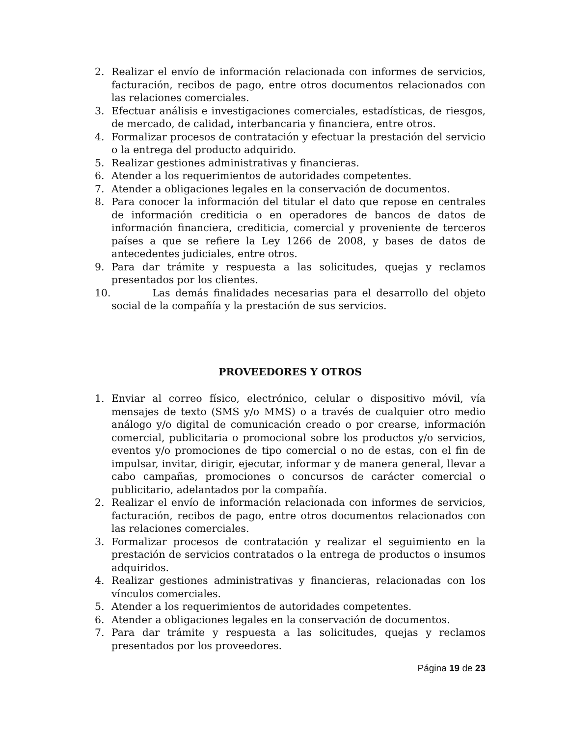2. Realizar el envío de información relacionada con informes de servicios, facturación, recibos de pago, entre otros documentos relacionados con las relaciones comerciales.
3. Efectuar análisis e investigaciones comerciales, estadísticas, de riesgos, de mercado, de calidad, interbancaria y financiera, entre otros.
4. Formalizar procesos de contratación y efectuar la prestación del servicio o la entrega del producto adquirido.
5. Realizar gestiones administrativas y financieras.
6. Atender a los requerimientos de autoridades competentes.
7. Atender a obligaciones legales en la conservación de documentos.
8. Para conocer la información del titular el dato que repose en centrales de información crediticia o en operadores de bancos de datos de información financiera, crediticia, comercial y proveniente de terceros países a que se refiere la Ley 1266 de 2008, y bases de datos de antecedentes judiciales, entre otros.
9. Para dar trámite y respuesta a las solicitudes, quejas y reclamos presentados por los clientes.
10. Las demás finalidades necesarias para el desarrollo del objeto social de la compañía y la prestación de sus servicios.
PROVEEDORES Y OTROS
1. Enviar al correo físico, electrónico, celular o dispositivo móvil, vía mensajes de texto (SMS y/o MMS) o a través de cualquier otro medio análogo y/o digital de comunicación creado o por crearse, información comercial, publicitaria o promocional sobre los productos y/o servicios, eventos y/o promociones de tipo comercial o no de estas, con el fin de impulsar, invitar, dirigir, ejecutar, informar y de manera general, llevar a cabo campañas, promociones o concursos de carácter comercial o publicitario, adelantados por la compañía.
2. Realizar el envío de información relacionada con informes de servicios, facturación, recibos de pago, entre otros documentos relacionados con las relaciones comerciales.
3. Formalizar procesos de contratación y realizar el seguimiento en la prestación de servicios contratados o la entrega de productos o insumos adquiridos.
4. Realizar gestiones administrativas y financieras, relacionadas con los vínculos comerciales.
5. Atender a los requerimientos de autoridades competentes.
6. Atender a obligaciones legales en la conservación de documentos.
7. Para dar trámite y respuesta a las solicitudes, quejas y reclamos presentados por los proveedores.
Página 19 de 23